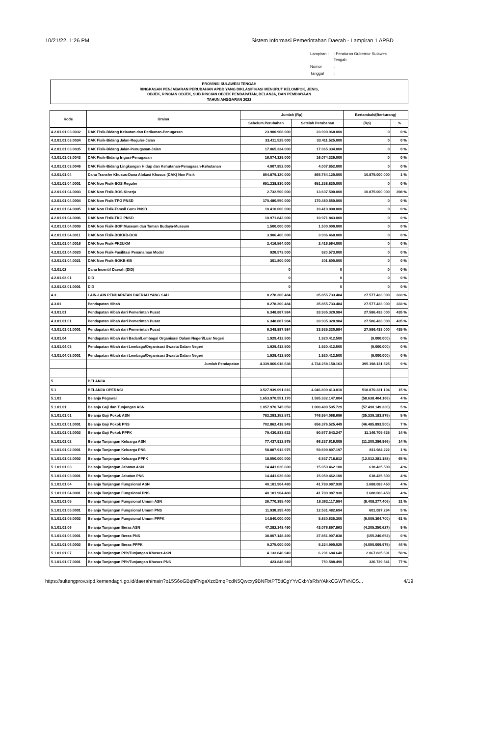10/21/22, 1:26 PM Sistem Informasi Pemerintahan Daerah - Lampiran 1 APBD
| Lampiran I | : Peraturan Gubernur Sulawesi Tengah |
| Nomor | : |
| Tanggal | : |
PROVINSI SULAWESI TENGAH
RINGKASAN PENJABARAN PERUBAHAN APBD YANG DIKLASIFIKASI MENURUT KELOMPOK, JENIS,
OBJEK, RINCIAN OBJEK, SUB RINCIAN OBJEK PENDAPATAN, BELANJA, DAN PEMBIAYAAN
TAHUN ANGGARAN 2022
| Kode | Uraian | Jumlah (Rp) | | Bertambah/(Berkurang) | |
| --- | --- | --- | --- | --- | --- |
| | | Sebelum Perubahan | Setelah Perubahan | (Rp) | % |
| 4.2.01.01.03.0032 | DAK Fisik-Bidang Kelautan dan Perikanan-Penugasan | 23.900.968.000 | 23.900.968.000 | 0 | 0 % |
| 4.2.01.01.03.0034 | DAK Fisik-Bidang Jalan-Reguler-Jalan | 33.411.525.000 | 33.411.525.000 | 0 | 0 % |
| 4.2.01.01.03.0035 | DAK Fisik-Bidang Jalan-Penugasan-Jalan | 17.065.334.000 | 17.065.334.000 | 0 | 0 % |
| 4.2.01.01.03.0043 | DAK Fisik-Bidang Irigasi-Penugasan | 16.074.329.000 | 16.074.329.000 | 0 | 0 % |
| 4.2.01.01.03.0046 | DAK Fisik-Bidang Lingkungan Hidup dan Kehutanan-Penugasan-Kehutanan | 4.007.852.000 | 4.007.852.000 | 0 | 0 % |
| 4.2.01.01.04 | Dana Transfer Khusus-Dana Alokasi Khusus (DAK) Non Fisik | 854.879.120.000 | 865.754.120.000 | 10.875.000.000 | 1 % |
| 4.2.01.01.04.0001 | DAK Non Fisik-BOS Reguler | 651.238.830.000 | 651.238.830.000 | 0 | 0 % |
| 4.2.01.01.04.0003 | DAK Non Fisik-BOS Kinerja | 2.732.500.000 | 13.607.500.000 | 10.875.000.000 | 398 % |
| 4.2.01.01.04.0004 | DAK Non Fisik-TPG PNSD | 170.480.550.000 | 170.480.550.000 | 0 | 0 % |
| 4.2.01.01.04.0005 | DAK Non Fisik-Tamsil Guru PNSD | 10.410.000.000 | 10.410.000.000 | 0 | 0 % |
| 4.2.01.01.04.0006 | DAK Non Fisik-TKG PNSD | 10.971.843.000 | 10.971.843.000 | 0 | 0 % |
| 4.2.01.01.04.0009 | DAK Non Fisik-BOP Museum dan Taman Budaya-Museum | 1.500.000.000 | 1.500.000.000 | 0 | 0 % |
| 4.2.01.01.04.0011 | DAK Non Fisik-BOKKB-BOK | 3.906.460.000 | 3.906.460.000 | 0 | 0 % |
| 4.2.01.01.04.0016 | DAK Non Fisik-PK2UKM | 2.416.564.000 | 2.416.564.000 | 0 | 0 % |
| 4.2.01.01.04.0020 | DAK Non Fisik-Fasilitasi Penanaman Modal | 920.573.000 | 920.573.000 | 0 | 0 % |
| 4.2.01.01.04.0021 | DAK Non Fisik-BOKB-KB | 301.800.000 | 301.800.000 | 0 | 0 % |
| 4.2.01.02 | Dana Insentif Daerah (DID) | 0 | 0 | 0 | 0 % |
| 4.2.01.02.01 | DID | 0 | 0 | 0 | 0 % |
| 4.2.01.02.01.0001 | DID | 0 | 0 | 0 | 0 % |
| 4.3 | LAIN-LAIN PENDAPATAN DAERAH YANG SAH | 8.278.300.484 | 35.855.733.484 | 27.577.433.000 | 333 % |
| 4.3.01 | Pendapatan Hibah | 8.278.300.484 | 35.855.733.484 | 27.577.433.000 | 333 % |
| 4.3.01.01 | Pendapatan Hibah dari Pemerintah Pusat | 6.348.887.984 | 33.935.320.984 | 27.586.433.000 | 435 % |
| 4.3.01.01.01 | Pendapatan Hibah dari Pemerintah Pusat | 6.348.887.984 | 33.935.320.984 | 27.586.433.000 | 435 % |
| 4.3.01.01.01.0001 | Pendapatan Hibah dari Pemerintah Pusat | 6.348.887.984 | 33.935.320.984 | 27.586.433.000 | 435 % |
| 4.3.01.04 | Pendapatan Hibah dari Badan/Lembaga/ Organisasi Dalam Negeri/Luar Negeri | 1.929.412.500 | 1.920.412.500 | (9.000.000) | 0 % |
| 4.3.01.04.03 | Pendapatan Hibah dari Lembaga/Organisasi Swasta Dalam Negeri | 1.929.412.500 | 1.920.412.500 | (9.000.000) | 0 % |
| 4.3.01.04.03.0001 | Pendapatan Hibah dari Lembaga/Organisasi Swasta Dalam Negeri | 1.929.412.500 | 1.920.412.500 | (9.000.000) | 0 % |
| | Jumlah Pendapatan | 4.339.060.018.638 | 4.734.258.150.163 | 395.198.131.525 | 9 % |
| 5 | BELANJA | | | | |
| 5.1 | BELANJA OPERASI | 3.527.939.091.816 | 4.046.809.413.010 | 518.870.321.194 | 15 % |
| 5.1.01 | Belanja Pegawai | 1.653.970.551.170 | 1.595.332.147.004 | (58.638.404.166) | 4 % |
| 5.1.01.01 | Belanja Gaji dan Tunjangan ASN | 1.057.970.745.059 | 1.000.480.595.729 | (57.490.149.330) | 5 % |
| 5.1.01.01.01 | Belanja Gaji Pokok ASN | 782.293.252.571 | 746.954.068.696 | (35.339.183.875) | 5 % |
| 5.1.01.01.01.0001 | Belanja Gaji Pokok PNS | 702.862.418.949 | 656.376.525.449 | (46.485.893.500) | 7 % |
| 5.1.01.01.01.0002 | Belanja Gaji Pokok PPPK | 79.430.833.622 | 90.577.543.247 | 11.146.709.625 | 14 % |
| 5.1.01.01.02 | Belanja Tunjangan Keluarga ASN | 77.437.912.975 | 66.237.616.009 | (11.200.296.966) | 14 % |
| 5.1.01.01.02.0001 | Belanja Tunjangan Keluarga PNS | 58.887.912.975 | 59.699.897.197 | 811.984.222 | 1 % |
| 5.1.01.01.02.0002 | Belanja Tunjangan Keluarga PPPK | 18.550.000.000 | 6.537.718.812 | (12.012.281.188) | 65 % |
| 5.1.01.01.03 | Belanja Tunjangan Jabatan ASN | 14.441.026.600 | 15.059.462.100 | 618.435.500 | 4 % |
| 5.1.01.01.03.0001 | Belanja Tunjangan Jabatan PNS | 14.441.026.600 | 15.059.462.100 | 618.435.500 | 4 % |
| 5.1.01.01.04 | Belanja Tunjangan Fungsional ASN | 40.101.904.480 | 41.789.987.930 | 1.688.083.450 | 4 % |
| 5.1.01.01.04.0001 | Belanja Tunjangan Fungsional PNS | 40.101.904.480 | 41.789.987.930 | 1.688.083.450 | 4 % |
| 5.1.01.01.05 | Belanja Tunjangan Fungsional Umum ASN | 26.770.395.400 | 18.362.117.994 | (8.408.277.406) | 31 % |
| 5.1.01.01.05.0001 | Belanja Tunjangan Fungsional Umum PNS | 11.930.395.400 | 12.531.482.694 | 601.087.294 | 5 % |
| 5.1.01.01.05.0002 | Belanja Tunjangan Fungsional Umum PPPK | 14.840.000.000 | 5.830.635.300 | (9.009.364.700) | 61 % |
| 5.1.01.01.06 | Belanja Tunjangan Beras ASN | 47.282.148.490 | 43.076.897.863 | (4.205.250.627) | 9 % |
| 5.1.01.01.06.0001 | Belanja Tunjangan Beras PNS | 38.007.148.490 | 37.851.907.838 | (155.240.652) | 0 % |
| 5.1.01.01.06.0002 | Belanja Tunjangan Beras PPPK | 9.275.000.000 | 5.224.990.025 | (4.050.009.975) | 44 % |
| 5.1.01.01.07 | Belanja Tunjangan PPh/Tunjangan Khusus ASN | 4.133.848.949 | 6.201.684.640 | 2.067.835.691 | 50 % |
| 5.1.01.01.07.0001 | Belanja Tunjangan PPh/Tunjangan Khusus PNS | 423.848.949 | 750.588.490 | 326.739.541 | 77 % |
https://sultengprov.sipd.kemendagri.go.id/daerah/main?o15S6oGBqhFNgaXzcBmqPcdN5Qwcxy9BNFbtPT5tiCgYYvCkbYsRfsYAkkCGWTvNOS... 4/19